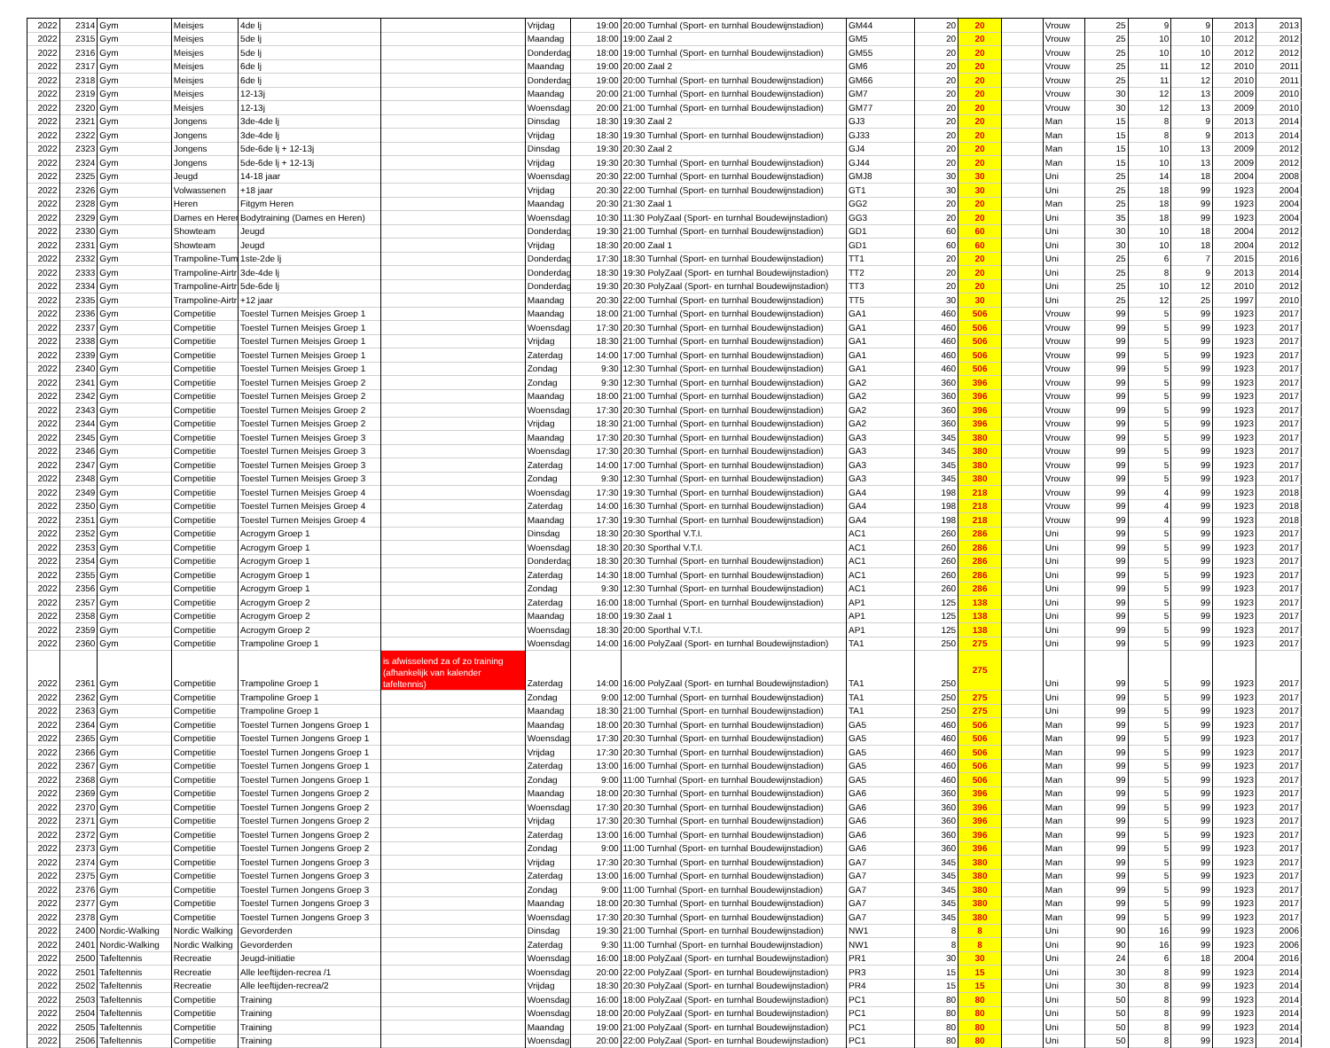| 2022 | 2314 | Gym | Meisjes | 4de lj | | Vrijdag | 19:00 | 20:00 Turnhal (Sport- en turnhal Boudewijnstadion) | GM44 | 20 | 20 | | Vrouw | 25 | 9 | 9 | 2013 | 2013 |
| 2022 | 2315 | Gym | Meisjes | 5de lj | | Maandag | 18:00 | 19:00 Zaal 2 | GM5 | 20 | 20 | | Vrouw | 25 | 10 | 10 | 2012 | 2012 |
| 2022 | 2316 | Gym | Meisjes | 5de lj | | Donderdag | 18:00 | 19:00 Turnhal (Sport- en turnhal Boudewijnstadion) | GM55 | 20 | 20 | | Vrouw | 25 | 10 | 10 | 2012 | 2012 |
| 2022 | 2317 | Gym | Meisjes | 6de lj | | Maandag | 19:00 | 20:00 Zaal 2 | GM6 | 20 | 20 | | Vrouw | 25 | 11 | 12 | 2010 | 2011 |
| 2022 | 2318 | Gym | Meisjes | 6de lj | | Donderdag | 19:00 | 20:00 Turnhal (Sport- en turnhal Boudewijnstadion) | GM66 | 20 | 20 | | Vrouw | 25 | 11 | 12 | 2010 | 2011 |
| 2022 | 2319 | Gym | Meisjes | 12-13j | | Maandag | 20:00 | 21:00 Turnhal (Sport- en turnhal Boudewijnstadion) | GM7 | 20 | 20 | | Vrouw | 30 | 12 | 13 | 2009 | 2010 |
| 2022 | 2320 | Gym | Meisjes | 12-13j | | Woensdag | 20:00 | 21:00 Turnhal (Sport- en turnhal Boudewijnstadion) | GM77 | 20 | 20 | | Vrouw | 30 | 12 | 13 | 2009 | 2010 |
| 2022 | 2321 | Gym | Jongens | 3de-4de lj | | Dinsdag | 18:30 | 19:30 Zaal 2 | GJ3 | 20 | 20 | | Man | 15 | 8 | 9 | 2013 | 2014 |
| 2022 | 2322 | Gym | Jongens | 3de-4de lj | | Vrijdag | 18:30 | 19:30 Turnhal (Sport- en turnhal Boudewijnstadion) | GJ33 | 20 | 20 | | Man | 15 | 8 | 9 | 2013 | 2014 |
| 2022 | 2323 | Gym | Jongens | 5de-6de lj + 12-13j | | Dinsdag | 19:30 | 20:30 Zaal 2 | GJ4 | 20 | 20 | | Man | 15 | 10 | 13 | 2009 | 2012 |
| 2022 | 2324 | Gym | Jongens | 5de-6de lj + 12-13j | | Vrijdag | 19:30 | 20:30 Turnhal (Sport- en turnhal Boudewijnstadion) | GJ44 | 20 | 20 | | Man | 15 | 10 | 13 | 2009 | 2012 |
| 2022 | 2325 | Gym | Jeugd | 14-18 jaar | | Woensdag | 20:30 | 22:00 Turnhal (Sport- en turnhal Boudewijnstadion) | GMJ8 | 30 | 30 | | Uni | 25 | 14 | 18 | 2004 | 2008 |
| 2022 | 2326 | Gym | Volwassenen | +18 jaar | | Vrijdag | 20:30 | 22:00 Turnhal (Sport- en turnhal Boudewijnstadion) | GT1 | 30 | 30 | | Uni | 25 | 18 | 99 | 1923 | 2004 |
| 2022 | 2328 | Gym | Heren | Fitgym Heren | | Maandag | 20:30 | 21:30 Zaal 1 | GG2 | 20 | 20 | | Man | 25 | 18 | 99 | 1923 | 2004 |
| 2022 | 2329 | Gym | Dames en Heren | Bodytraining (Dames en Heren) | | Woensdag | 10:30 | 11:30 PolyZaal (Sport- en turnhal Boudewijnstadion) | GG3 | 20 | 20 | | Uni | 35 | 18 | 99 | 1923 | 2004 |
| 2022 | 2330 | Gym | Showteam | Jeugd | | Donderdag | 19:30 | 21:00 Turnhal (Sport- en turnhal Boudewijnstadion) | GD1 | 60 | 60 | | Uni | 30 | 10 | 18 | 2004 | 2012 |
| 2022 | 2331 | Gym | Showteam | Jeugd | | Vrijdag | 18:30 | 20:00 Zaal 1 | GD1 | 60 | 60 | | Uni | 30 | 10 | 18 | 2004 | 2012 |
| 2022 | 2332 | Gym | Trampoline-Tuml | 1ste-2de lj | | Donderdag | 17:30 | 18:30 Turnhal (Sport- en turnhal Boudewijnstadion) | TT1 | 20 | 20 | | Uni | 25 | 6 | 7 | 2015 | 2016 |
| 2022 | 2333 | Gym | Trampoline-Airtr | 3de-4de lj | | Donderdag | 18:30 | 19:30 PolyZaal (Sport- en turnhal Boudewijnstadion) | TT2 | 20 | 20 | | Uni | 25 | 8 | 9 | 2013 | 2014 |
| 2022 | 2334 | Gym | Trampoline-Airtr | 5de-6de lj | | Donderdag | 19:30 | 20:30 PolyZaal (Sport- en turnhal Boudewijnstadion) | TT3 | 20 | 20 | | Uni | 25 | 10 | 12 | 2010 | 2012 |
| 2022 | 2335 | Gym | Trampoline-Airtr | +12 jaar | | Maandag | 20:30 | 22:00 Turnhal (Sport- en turnhal Boudewijnstadion) | TT5 | 30 | 30 | | Uni | 25 | 12 | 25 | 1997 | 2010 |
| 2022 | 2336 | Gym | Competitie | Toestel Turnen Meisjes Groep 1 | | Maandag | 18:00 | 21:00 Turnhal (Sport- en turnhal Boudewijnstadion) | GA1 | 460 | 506 | | Vrouw | 99 | 5 | 99 | 1923 | 2017 |
| 2022 | 2337 | Gym | Competitie | Toestel Turnen Meisjes Groep 1 | | Woensdag | 17:30 | 20:30 Turnhal (Sport- en turnhal Boudewijnstadion) | GA1 | 460 | 506 | | Vrouw | 99 | 5 | 99 | 1923 | 2017 |
| 2022 | 2338 | Gym | Competitie | Toestel Turnen Meisjes Groep 1 | | Vrijdag | 18:30 | 21:00 Turnhal (Sport- en turnhal Boudewijnstadion) | GA1 | 460 | 506 | | Vrouw | 99 | 5 | 99 | 1923 | 2017 |
| 2022 | 2339 | Gym | Competitie | Toestel Turnen Meisjes Groep 1 | | Zaterdag | 14:00 | 17:00 Turnhal (Sport- en turnhal Boudewijnstadion) | GA1 | 460 | 506 | | Vrouw | 99 | 5 | 99 | 1923 | 2017 |
| 2022 | 2340 | Gym | Competitie | Toestel Turnen Meisjes Groep 1 | | Zondag | 9:30 | 12:30 Turnhal (Sport- en turnhal Boudewijnstadion) | GA1 | 460 | 506 | | Vrouw | 99 | 5 | 99 | 1923 | 2017 |
| 2022 | 2341 | Gym | Competitie | Toestel Turnen Meisjes Groep 2 | | Zondag | 9:30 | 12:30 Turnhal (Sport- en turnhal Boudewijnstadion) | GA2 | 360 | 396 | | Vrouw | 99 | 5 | 99 | 1923 | 2017 |
| 2022 | 2342 | Gym | Competitie | Toestel Turnen Meisjes Groep 2 | | Maandag | 18:00 | 21:00 Turnhal (Sport- en turnhal Boudewijnstadion) | GA2 | 360 | 396 | | Vrouw | 99 | 5 | 99 | 1923 | 2017 |
| 2022 | 2343 | Gym | Competitie | Toestel Turnen Meisjes Groep 2 | | Woensdag | 17:30 | 20:30 Turnhal (Sport- en turnhal Boudewijnstadion) | GA2 | 360 | 396 | | Vrouw | 99 | 5 | 99 | 1923 | 2017 |
| 2022 | 2344 | Gym | Competitie | Toestel Turnen Meisjes Groep 2 | | Vrijdag | 18:30 | 21:00 Turnhal (Sport- en turnhal Boudewijnstadion) | GA2 | 360 | 396 | | Vrouw | 99 | 5 | 99 | 1923 | 2017 |
| 2022 | 2345 | Gym | Competitie | Toestel Turnen Meisjes Groep 3 | | Maandag | 17:30 | 20:30 Turnhal (Sport- en turnhal Boudewijnstadion) | GA3 | 345 | 380 | | Vrouw | 99 | 5 | 99 | 1923 | 2017 |
| 2022 | 2346 | Gym | Competitie | Toestel Turnen Meisjes Groep 3 | | Woensdag | 17:30 | 20:30 Turnhal (Sport- en turnhal Boudewijnstadion) | GA3 | 345 | 380 | | Vrouw | 99 | 5 | 99 | 1923 | 2017 |
| 2022 | 2347 | Gym | Competitie | Toestel Turnen Meisjes Groep 3 | | Zaterdag | 14:00 | 17:00 Turnhal (Sport- en turnhal Boudewijnstadion) | GA3 | 345 | 380 | | Vrouw | 99 | 5 | 99 | 1923 | 2017 |
| 2022 | 2348 | Gym | Competitie | Toestel Turnen Meisjes Groep 3 | | Zondag | 9:30 | 12:30 Turnhal (Sport- en turnhal Boudewijnstadion) | GA3 | 345 | 380 | | Vrouw | 99 | 5 | 99 | 1923 | 2017 |
| 2022 | 2349 | Gym | Competitie | Toestel Turnen Meisjes Groep 4 | | Woensdag | 17:30 | 19:30 Turnhal (Sport- en turnhal Boudewijnstadion) | GA4 | 198 | 218 | | Vrouw | 99 | 4 | 99 | 1923 | 2018 |
| 2022 | 2350 | Gym | Competitie | Toestel Turnen Meisjes Groep 4 | | Zaterdag | 14:00 | 16:30 Turnhal (Sport- en turnhal Boudewijnstadion) | GA4 | 198 | 218 | | Vrouw | 99 | 4 | 99 | 1923 | 2018 |
| 2022 | 2351 | Gym | Competitie | Toestel Turnen Meisjes Groep 4 | | Maandag | 17:30 | 19:30 Turnhal (Sport- en turnhal Boudewijnstadion) | GA4 | 198 | 218 | | Vrouw | 99 | 4 | 99 | 1923 | 2018 |
| 2022 | 2352 | Gym | Competitie | Acrogym Groep 1 | | Dinsdag | 18:30 | 20:30 Sporthal V.T.I. | AC1 | 260 | 286 | | Uni | 99 | 5 | 99 | 1923 | 2017 |
| 2022 | 2353 | Gym | Competitie | Acrogym Groep 1 | | Woensdag | 18:30 | 20:30 Sporthal V.T.I. | AC1 | 260 | 286 | | Uni | 99 | 5 | 99 | 1923 | 2017 |
| 2022 | 2354 | Gym | Competitie | Acrogym Groep 1 | | Donderdag | 18:30 | 20:30 Turnhal (Sport- en turnhal Boudewijnstadion) | AC1 | 260 | 286 | | Uni | 99 | 5 | 99 | 1923 | 2017 |
| 2022 | 2355 | Gym | Competitie | Acrogym Groep 1 | | Zaterdag | 14:30 | 18:00 Turnhal (Sport- en turnhal Boudewijnstadion) | AC1 | 260 | 286 | | Uni | 99 | 5 | 99 | 1923 | 2017 |
| 2022 | 2356 | Gym | Competitie | Acrogym Groep 1 | | Zondag | 9:30 | 12:30 Turnhal (Sport- en turnhal Boudewijnstadion) | AC1 | 260 | 286 | | Uni | 99 | 5 | 99 | 1923 | 2017 |
| 2022 | 2357 | Gym | Competitie | Acrogym Groep 2 | | Zaterdag | 16:00 | 18:00 Turnhal (Sport- en turnhal Boudewijnstadion) | AP1 | 125 | 138 | | Uni | 99 | 5 | 99 | 1923 | 2017 |
| 2022 | 2358 | Gym | Competitie | Acrogym Groep 2 | | Maandag | 18:00 | 19:30 Zaal 1 | AP1 | 125 | 138 | | Uni | 99 | 5 | 99 | 1923 | 2017 |
| 2022 | 2359 | Gym | Competitie | Acrogym Groep 2 | | Woensdag | 18:30 | 20:00 Sporthal V.T.I. | AP1 | 125 | 138 | | Uni | 99 | 5 | 99 | 1923 | 2017 |
| 2022 | 2360 | Gym | Competitie | Trampoline Groep 1 | | Woensdag | 14:00 | 16:00 PolyZaal (Sport- en turnhal Boudewijnstadion) | TA1 | 250 | 275 | | Uni | 99 | 5 | 99 | 1923 | 2017 |
| 2022 | 2361 | Gym | Competitie | Trampoline Groep 1 | is afwisselend za of zo training (afhankelijk van kalender tafeltennis) | Zaterdag | 14:00 | 16:00 PolyZaal (Sport- en turnhal Boudewijnstadion) | TA1 | 250 | 275 | | Uni | 99 | 5 | 99 | 1923 | 2017 |
| 2022 | 2362 | Gym | Competitie | Trampoline Groep 1 | | Zondag | 9:00 | 12:00 Turnhal (Sport- en turnhal Boudewijnstadion) | TA1 | 250 | 275 | | Uni | 99 | 5 | 99 | 1923 | 2017 |
| 2022 | 2363 | Gym | Competitie | Trampoline Groep 1 | | Maandag | 18:30 | 21:00 Turnhal (Sport- en turnhal Boudewijnstadion) | TA1 | 250 | 275 | | Uni | 99 | 5 | 99 | 1923 | 2017 |
| 2022 | 2364 | Gym | Competitie | Toestel Turnen Jongens Groep 1 | | Maandag | 18:00 | 20:30 Turnhal (Sport- en turnhal Boudewijnstadion) | GA5 | 460 | 506 | | Man | 99 | 5 | 99 | 1923 | 2017 |
| 2022 | 2365 | Gym | Competitie | Toestel Turnen Jongens Groep 1 | | Woensdag | 17:30 | 20:30 Turnhal (Sport- en turnhal Boudewijnstadion) | GA5 | 460 | 506 | | Man | 99 | 5 | 99 | 1923 | 2017 |
| 2022 | 2366 | Gym | Competitie | Toestel Turnen Jongens Groep 1 | | Vrijdag | 17:30 | 20:30 Turnhal (Sport- en turnhal Boudewijnstadion) | GA5 | 460 | 506 | | Man | 99 | 5 | 99 | 1923 | 2017 |
| 2022 | 2367 | Gym | Competitie | Toestel Turnen Jongens Groep 1 | | Zaterdag | 13:00 | 16:00 Turnhal (Sport- en turnhal Boudewijnstadion) | GA5 | 460 | 506 | | Man | 99 | 5 | 99 | 1923 | 2017 |
| 2022 | 2368 | Gym | Competitie | Toestel Turnen Jongens Groep 1 | | Zondag | 9:00 | 11:00 Turnhal (Sport- en turnhal Boudewijnstadion) | GA5 | 460 | 506 | | Man | 99 | 5 | 99 | 1923 | 2017 |
| 2022 | 2369 | Gym | Competitie | Toestel Turnen Jongens Groep 2 | | Maandag | 18:00 | 20:30 Turnhal (Sport- en turnhal Boudewijnstadion) | GA6 | 360 | 396 | | Man | 99 | 5 | 99 | 1923 | 2017 |
| 2022 | 2370 | Gym | Competitie | Toestel Turnen Jongens Groep 2 | | Woensdag | 17:30 | 20:30 Turnhal (Sport- en turnhal Boudewijnstadion) | GA6 | 360 | 396 | | Man | 99 | 5 | 99 | 1923 | 2017 |
| 2022 | 2371 | Gym | Competitie | Toestel Turnen Jongens Groep 2 | | Vrijdag | 17:30 | 20:30 Turnhal (Sport- en turnhal Boudewijnstadion) | GA6 | 360 | 396 | | Man | 99 | 5 | 99 | 1923 | 2017 |
| 2022 | 2372 | Gym | Competitie | Toestel Turnen Jongens Groep 2 | | Zaterdag | 13:00 | 16:00 Turnhal (Sport- en turnhal Boudewijnstadion) | GA6 | 360 | 396 | | Man | 99 | 5 | 99 | 1923 | 2017 |
| 2022 | 2373 | Gym | Competitie | Toestel Turnen Jongens Groep 2 | | Zondag | 9:00 | 11:00 Turnhal (Sport- en turnhal Boudewijnstadion) | GA6 | 360 | 396 | | Man | 99 | 5 | 99 | 1923 | 2017 |
| 2022 | 2374 | Gym | Competitie | Toestel Turnen Jongens Groep 3 | | Vrijdag | 17:30 | 20:30 Turnhal (Sport- en turnhal Boudewijnstadion) | GA7 | 345 | 380 | | Man | 99 | 5 | 99 | 1923 | 2017 |
| 2022 | 2375 | Gym | Competitie | Toestel Turnen Jongens Groep 3 | | Zaterdag | 13:00 | 16:00 Turnhal (Sport- en turnhal Boudewijnstadion) | GA7 | 345 | 380 | | Man | 99 | 5 | 99 | 1923 | 2017 |
| 2022 | 2376 | Gym | Competitie | Toestel Turnen Jongens Groep 3 | | Zondag | 9:00 | 11:00 Turnhal (Sport- en turnhal Boudewijnstadion) | GA7 | 345 | 380 | | Man | 99 | 5 | 99 | 1923 | 2017 |
| 2022 | 2377 | Gym | Competitie | Toestel Turnen Jongens Groep 3 | | Maandag | 18:00 | 20:30 Turnhal (Sport- en turnhal Boudewijnstadion) | GA7 | 345 | 380 | | Man | 99 | 5 | 99 | 1923 | 2017 |
| 2022 | 2378 | Gym | Competitie | Toestel Turnen Jongens Groep 3 | | Woensdag | 17:30 | 20:30 Turnhal (Sport- en turnhal Boudewijnstadion) | GA7 | 345 | 380 | | Man | 99 | 5 | 99 | 1923 | 2017 |
| 2022 | 2400 | Nordic-Walking | Nordic Walking | Gevorderden | | Dinsdag | 19:30 | 21:00 Turnhal (Sport- en turnhal Boudewijnstadion) | NW1 | 8 | 8 | | Uni | 90 | 16 | 99 | 1923 | 2006 |
| 2022 | 2401 | Nordic-Walking | Nordic Walking | Gevorderden | | Zaterdag | 9:30 | 11:00 Turnhal (Sport- en turnhal Boudewijnstadion) | NW1 | 8 | 8 | | Uni | 90 | 16 | 99 | 1923 | 2006 |
| 2022 | 2500 | Tafeltennis | Recreatie | Jeugd-initiatie | | Woensdag | 16:00 | 18:00 PolyZaal (Sport- en turnhal Boudewijnstadion) | PR1 | 30 | 30 | | Uni | 24 | 6 | 18 | 2004 | 2016 |
| 2022 | 2501 | Tafeltennis | Recreatie | Alle leeftijden-recrea /1 | | Woensdag | 20:00 | 22:00 PolyZaal (Sport- en turnhal Boudewijnstadion) | PR3 | 15 | 15 | | Uni | 30 | 8 | 99 | 1923 | 2014 |
| 2022 | 2502 | Tafeltennis | Recreatie | Alle leeftijden-recrea/2 | | Vrijdag | 18:30 | 20:30 PolyZaal (Sport- en turnhal Boudewijnstadion) | PR4 | 15 | 15 | | Uni | 30 | 8 | 99 | 1923 | 2014 |
| 2022 | 2503 | Tafeltennis | Competitie | Training | | Woensdag | 16:00 | 18:00 PolyZaal (Sport- en turnhal Boudewijnstadion) | PC1 | 80 | 80 | | Uni | 50 | 8 | 99 | 1923 | 2014 |
| 2022 | 2504 | Tafeltennis | Competitie | Training | | Woensdag | 18:00 | 20:00 PolyZaal (Sport- en turnhal Boudewijnstadion) | PC1 | 80 | 80 | | Uni | 50 | 8 | 99 | 1923 | 2014 |
| 2022 | 2505 | Tafeltennis | Competitie | Training | | Maandag | 19:00 | 21:00 PolyZaal (Sport- en turnhal Boudewijnstadion) | PC1 | 80 | 80 | | Uni | 50 | 8 | 99 | 1923 | 2014 |
| 2022 | 2506 | Tafeltennis | Competitie | Training | | Woensdag | 20:00 | 22:00 PolyZaal (Sport- en turnhal Boudewijnstadion) | PC1 | 80 | 80 | | Uni | 50 | 8 | 99 | 1923 | 2014 |